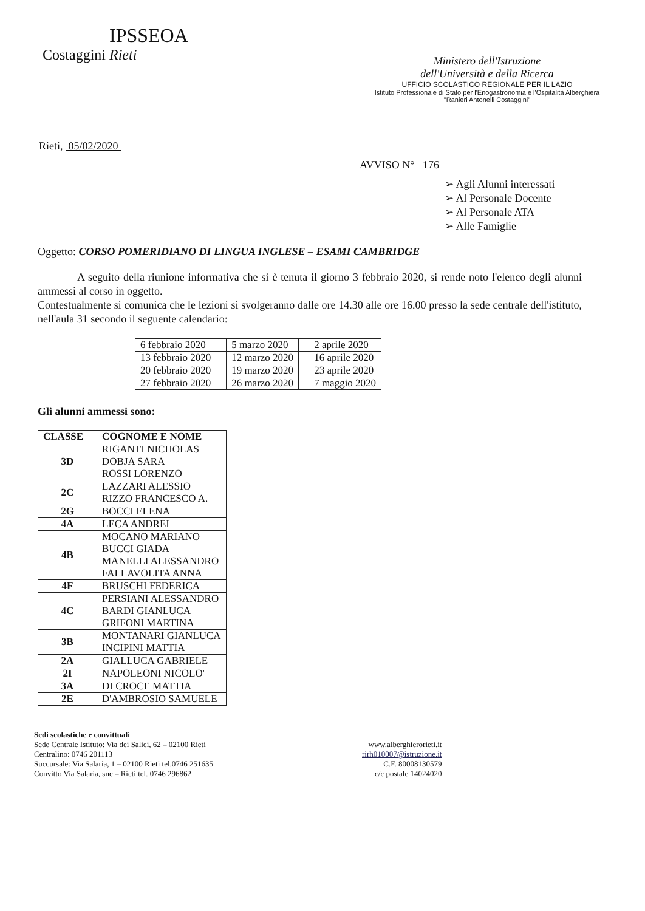IPSSEOA
Costaggini Rieti
Ministero dell'Istruzione
dell'Università e della Ricerca
UFFICIO SCOLASTICO REGIONALE PER IL LAZIO
Istituto Professionale di Stato per l'Enogastronomia e l'Ospitalità Alberghiera
"Ranieri Antonelli Costaggini"
Rieti, 05/02/2020
AVVISO N° 176
➢ Agli Alunni interessati
➢ Al Personale Docente
➢ Al Personale ATA
➢ Alle Famiglie
Oggetto: CORSO POMERIDIANO DI LINGUA INGLESE – ESAMI CAMBRIDGE
A seguito della riunione informativa che si è tenuta il giorno 3 febbraio 2020, si rende noto l'elenco degli alunni ammessi al corso in oggetto.
Contestualmente si comunica che le lezioni si svolgeranno dalle ore 14.30 alle ore 16.00 presso la sede centrale dell'istituto, nell'aula 31 secondo il seguente calendario:
| 6 febbraio 2020 | | 5 marzo 2020 | | 2 aprile 2020 |
| 13 febbraio 2020 | | 12 marzo 2020 | | 16 aprile 2020 |
| 20 febbraio 2020 | | 19 marzo 2020 | | 23 aprile 2020 |
| 27 febbraio 2020 | | 26 marzo 2020 | | 7 maggio 2020 |
Gli alunni ammessi sono:
| CLASSE | COGNOME E NOME |
| --- | --- |
| 3D | RIGANTI NICHOLAS DOBJA SARA ROSSI LORENZO |
| 2C | LAZZARI ALESSIO RIZZO FRANCESCO A. |
| 2G | BOCCI ELENA |
| 4A | LECA ANDREI |
| 4B | MOCANO MARIANO BUCCI GIADA MANELLI ALESSANDRO FALLAVOLITA ANNA |
| 4F | BRUSCHI FEDERICA |
| 4C | PERSIANI ALESSANDRO BARDI GIANLUCA GRIFONI MARTINA |
| 3B | MONTANARI GIANLUCA INCIPINI MATTIA |
| 2A | GIALLUCA GABRIELE |
| 2I | NAPOLEONI NICOLO' |
| 3A | DI CROCE MATTIA |
| 2E | D'AMBROSIO SAMUELE |
Sedi scolastiche e convittuali
Sede Centrale Istituto: Via dei Salici, 62 – 02100 Rieti
Centralino: 0746 201113
Succursale: Via Salaria, 1 – 02100 Rieti tel.0746 251635
Convitto Via Salaria, snc – Rieti tel. 0746 296862
www.alberghierorieti.it
rirh010007@istruzione.it
C.F. 80008130579
c/c postale 14024020